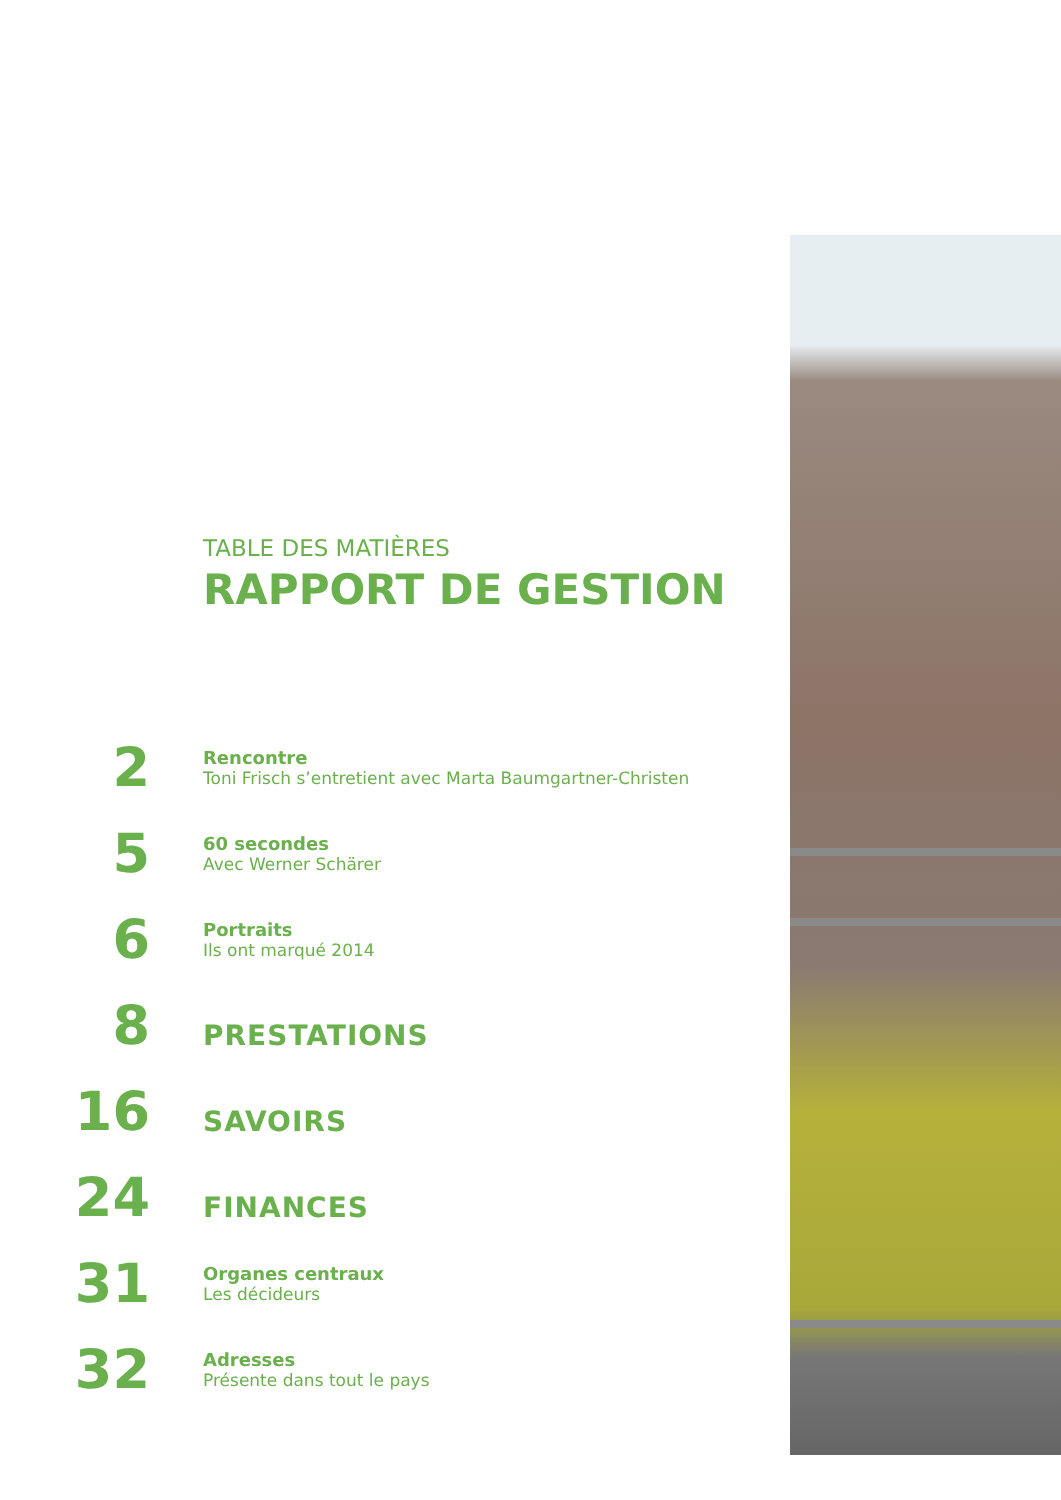TABLE DES MATIÈRES
RAPPORT DE GESTION
2
Rencontre
Toni Frisch s’entretient avec Marta Baumgartner-Christen
5
60 secondes
Avec Werner Schärer
6
Portraits
Ils ont marqué 2014
8
PRESTATIONS
16
SAVOIRS
24
FINANCES
31
Organes centraux
Les décideurs
32
Adresses
Présente dans tout le pays